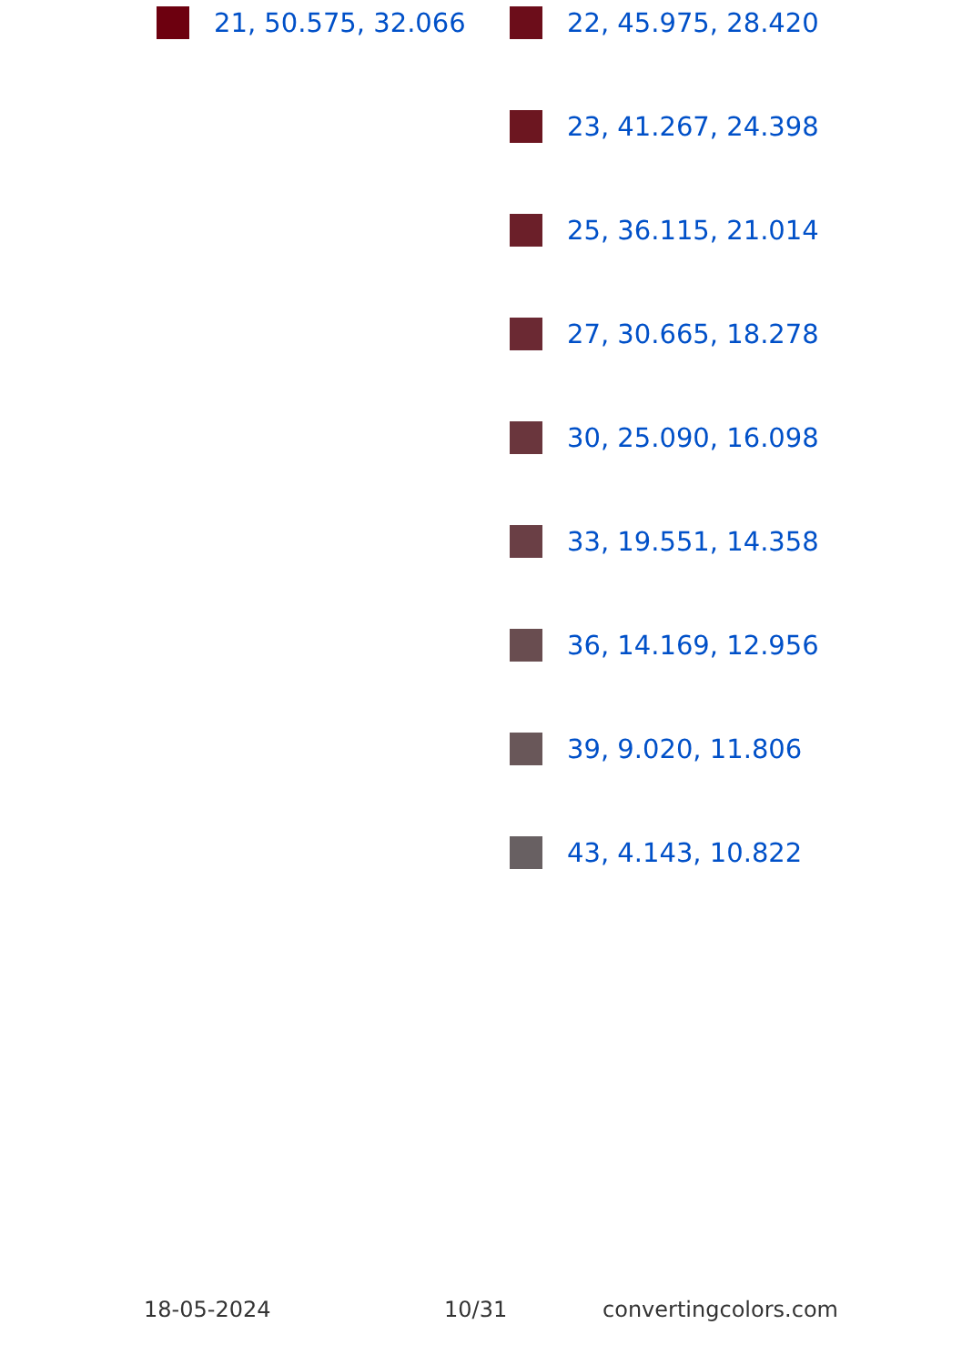21, 50.575, 32.066 22, 45.975, 28.420
23, 41.267, 24.398
25, 36.115, 21.014
27, 30.665, 18.278
30, 25.090, 16.098
33, 19.551, 14.358
36, 14.169, 12.956
39, 9.020, 11.806
43, 4.143, 10.822
18-05-2024 10/31 convertingcolors.com